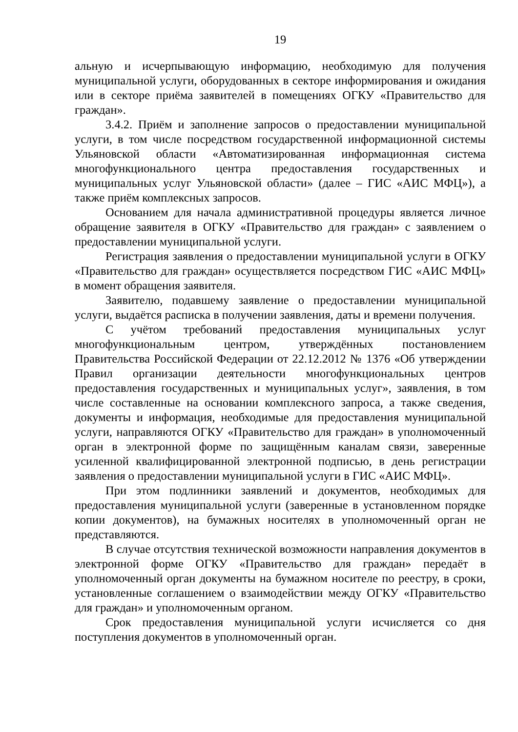19
альную и исчерпывающую информацию, необходимую для получения муниципальной услуги, оборудованных в секторе информирования и ожидания или в секторе приёма заявителей в помещениях ОГКУ «Правительство для граждан».
3.4.2. Приём и заполнение запросов о предоставлении муниципальной услуги, в том числе посредством государственной информационной системы Ульяновской области «Автоматизированная информационная система многофункционального центра предоставления государственных и муниципальных услуг Ульяновской области» (далее – ГИС «АИС МФЦ»), а также приём комплексных запросов.
Основанием для начала административной процедуры является личное обращение заявителя в ОГКУ «Правительство для граждан» с заявлением о предоставлении муниципальной услуги.
Регистрация заявления о предоставлении муниципальной услуги в ОГКУ «Правительство для граждан» осуществляется посредством ГИС «АИС МФЦ» в момент обращения заявителя.
Заявителю, подавшему заявление о предоставлении муниципальной услуги, выдаётся расписка в получении заявления, даты и времени получения.
С учётом требований предоставления муниципальных услуг многофункциональным центром, утверждённых постановлением Правительства Российской Федерации от 22.12.2012 № 1376 «Об утверждении Правил организации деятельности многофункциональных центров предоставления государственных и муниципальных услуг», заявления, в том числе составленные на основании комплексного запроса, а также сведения, документы и информация, необходимые для предоставления муниципальной услуги, направляются ОГКУ «Правительство для граждан» в уполномоченный орган в электронной форме по защищённым каналам связи, заверенные усиленной квалифицированной электронной подписью, в день регистрации заявления о предоставлении муниципальной услуги в ГИС «АИС МФЦ».
При этом подлинники заявлений и документов, необходимых для предоставления муниципальной услуги (заверенные в установленном порядке копии документов), на бумажных носителях в уполномоченный орган не представляются.
В случае отсутствия технической возможности направления документов в электронной форме ОГКУ «Правительство для граждан» передаёт в уполномоченный орган документы на бумажном носителе по реестру, в сроки, установленные соглашением о взаимодействии между ОГКУ «Правительство для граждан» и уполномоченным органом.
Срок предоставления муниципальной услуги исчисляется со дня поступления документов в уполномоченный орган.